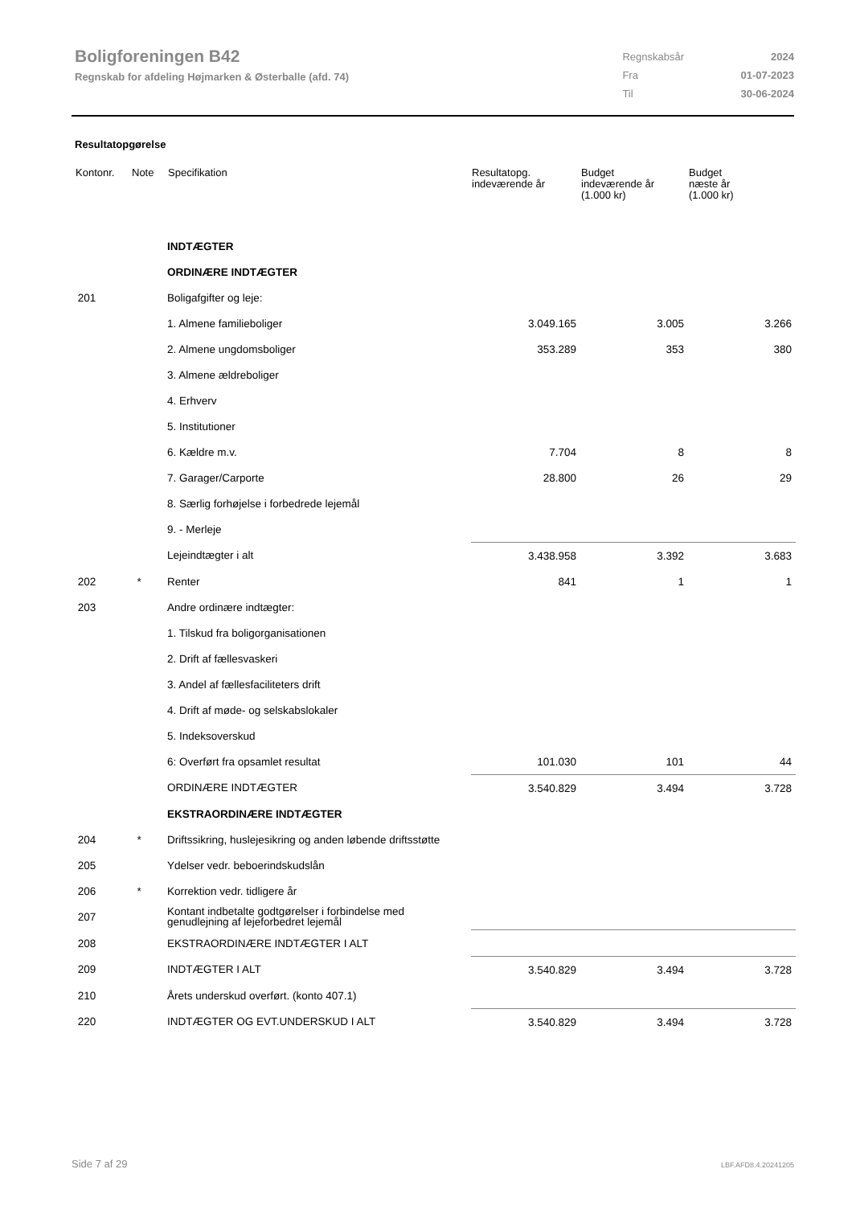Boligforeningen B42
Regnskab for afdeling Højmarken & Østerballe (afd. 74)
| Regnskabsår | 2024 |
| Fra | 01-07-2023 |
| Til | 30-06-2024 |
Resultatopgørelse
| Kontonr. | Note | Specifikation | Resultatopg. indeværende år | Budget indeværende år (1.000 kr) | Budget næste år (1.000 kr) |
| --- | --- | --- | --- | --- | --- |
| | | INDTÆGTER | | | |
| | | ORDINÆRE INDTÆGTER | | | |
| 201 | | Boligafgifter og leje: | | | |
| | | 1. Almene familieboliger | 3.049.165 | 3.005 | 3.266 |
| | | 2. Almene ungdomsboliger | 353.289 | 353 | 380 |
| | | 3. Almene ældreboliger | | | |
| | | 4. Erhverv | | | |
| | | 5. Institutioner | | | |
| | | 6. Kældre m.v. | 7.704 | 8 | 8 |
| | | 7. Garager/Carporte | 28.800 | 26 | 29 |
| | | 8. Særlig forhøjelse i forbedrede lejemål | | | |
| | | 9. - Merleje | | | |
| | | Lejeindtægter i alt | 3.438.958 | 3.392 | 3.683 |
| 202 | * | Renter | 841 | 1 | 1 |
| 203 | | Andre ordinære indtægter: | | | |
| | | 1. Tilskud fra boligorganisationen | | | |
| | | 2. Drift af fællesvaskeri | | | |
| | | 3. Andel af fællesfaciliteters drift | | | |
| | | 4. Drift af møde- og selskabslokaler | | | |
| | | 5. Indeksoverskud | | | |
| | | 6: Overført fra opsamlet resultat | 101.030 | 101 | 44 |
| | | ORDINÆRE INDTÆGTER | 3.540.829 | 3.494 | 3.728 |
| | | EKSTRAORDINÆRE INDTÆGTER | | | |
| 204 | * | Driftssikring, huslejesikring og anden løbende driftsstøtte | | | |
| 205 | | Ydelser vedr. beboerindskudslån | | | |
| 206 | * | Korrektion vedr. tidligere år | | | |
| 207 | | Kontant indbetalte godtgørelser i forbindelse med genudlejning af lejeforbedret lejemål | | | |
| 208 | | EKSTRAORDINÆRE INDTÆGTER I ALT | | | |
| 209 | | INDTÆGTER I ALT | 3.540.829 | 3.494 | 3.728 |
| 210 | | Årets underskud overført. (konto 407.1) | | | |
| 220 | | INDTÆGTER OG EVT.UNDERSKUD I ALT | 3.540.829 | 3.494 | 3.728 |
Side 7 af 29 LBF.AFD8.4.20241205